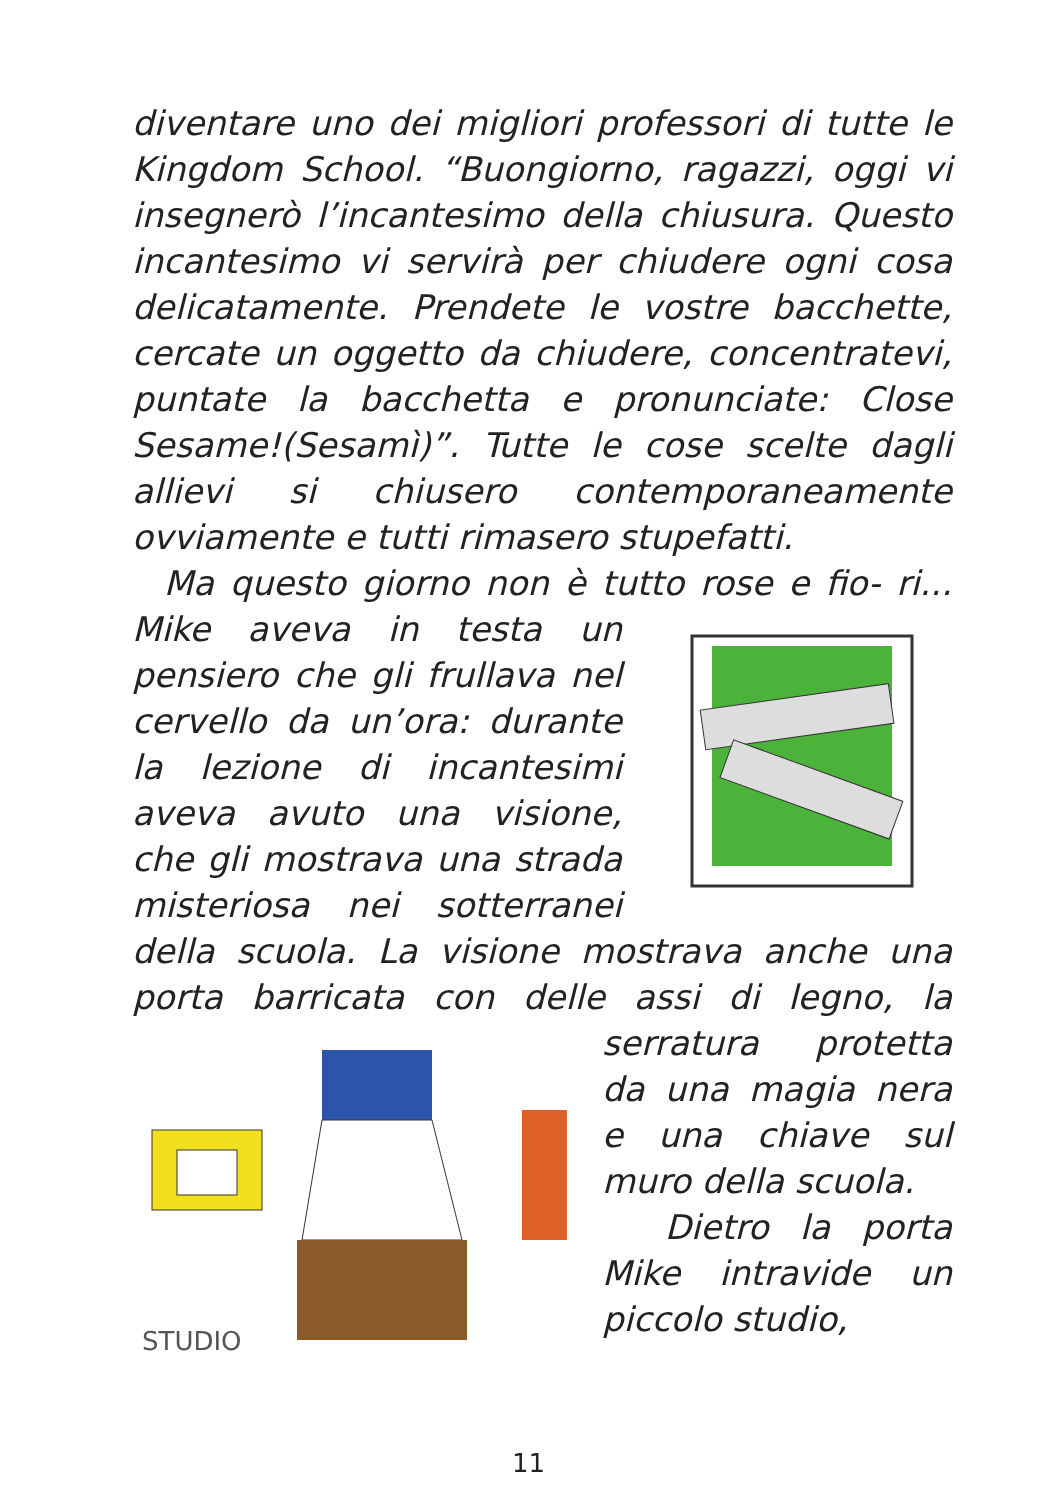diventare uno dei migliori professori di tutte le Kingdom School. “Buongiorno, ragazzi, oggi vi insegnerò l’incantesimo della chiusura. Questo incantesimo vi servirà per chiudere ogni cosa delicatamente. Prendete le vostre bacchette, cercate un oggetto da chiudere, concentratevi, puntate la bacchetta e pronunciate: Close Sesame!(Sesamì)”. Tutte le cose scelte dagli allievi si chiusero contemporaneamente ovviamente e tutti rimasero stupefatti.
Ma questo giorno non è tutto rose e fio- ri... Mike aveva in testa un pensiero che gli frullava nel cervello da un’ora: durante la lezione di incantesimi aveva avuto una visione, che gli mostrava una strada misteriosa nei sotterranei della scuola. La visione mostrava anche una porta barricata con delle assi di
STUDIO
legno, la serratura protetta da una magia nera e una chiave sul muro della scuola.
Dietro la porta Mike intravide un piccolo studio,
11